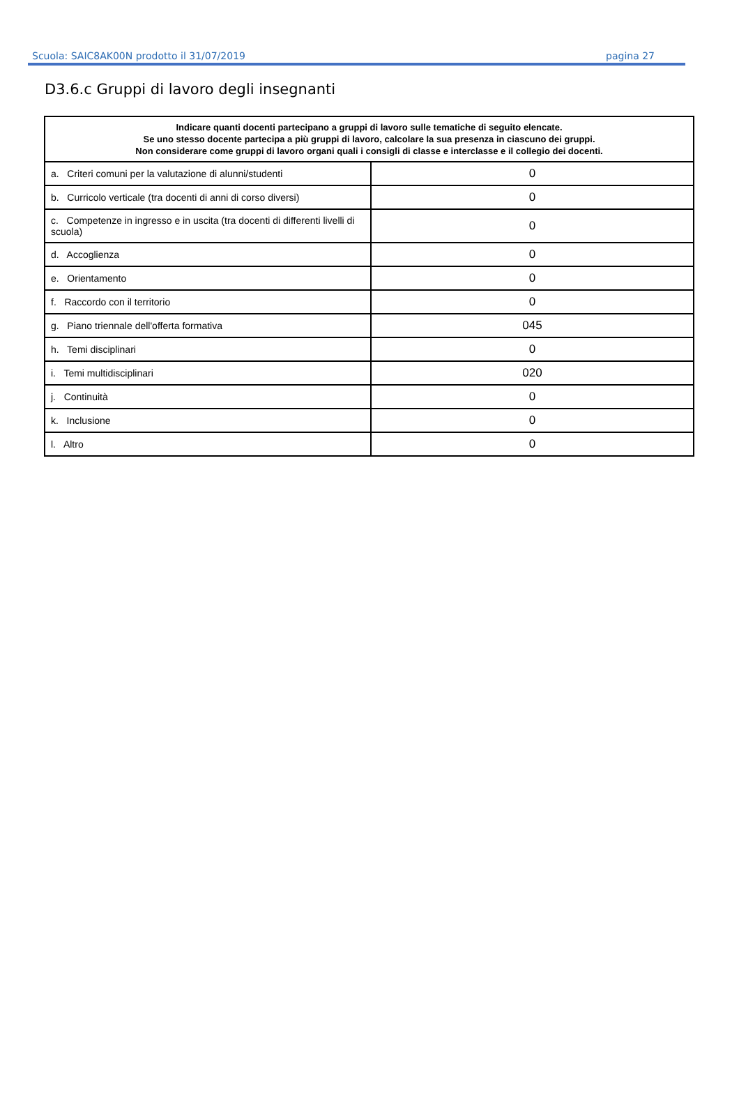Scuola: SAIC8AK00N prodotto il 31/07/2019 pagina 27
D3.6.c Gruppi di lavoro degli insegnanti
| Indicare quanti docenti partecipano a gruppi di lavoro sulle tematiche di seguito elencate. Se uno stesso docente partecipa a più gruppi di lavoro, calcolare la sua presenza in ciascuno dei gruppi. Non considerare come gruppi di lavoro organi quali i consigli di classe e interclasse e il collegio dei docenti. | |
| --- | --- |
| a. Criteri comuni per la valutazione di alunni/studenti | 0 |
| b. Curricolo verticale (tra docenti di anni di corso diversi) | 0 |
| c. Competenze in ingresso e in uscita (tra docenti di differenti livelli di scuola) | 0 |
| d. Accoglienza | 0 |
| e. Orientamento | 0 |
| f. Raccordo con il territorio | 0 |
| g. Piano triennale dell'offerta formativa | 045 |
| h. Temi disciplinari | 0 |
| i. Temi multidisciplinari | 020 |
| j. Continuità | 0 |
| k. Inclusione | 0 |
| l. Altro | 0 |